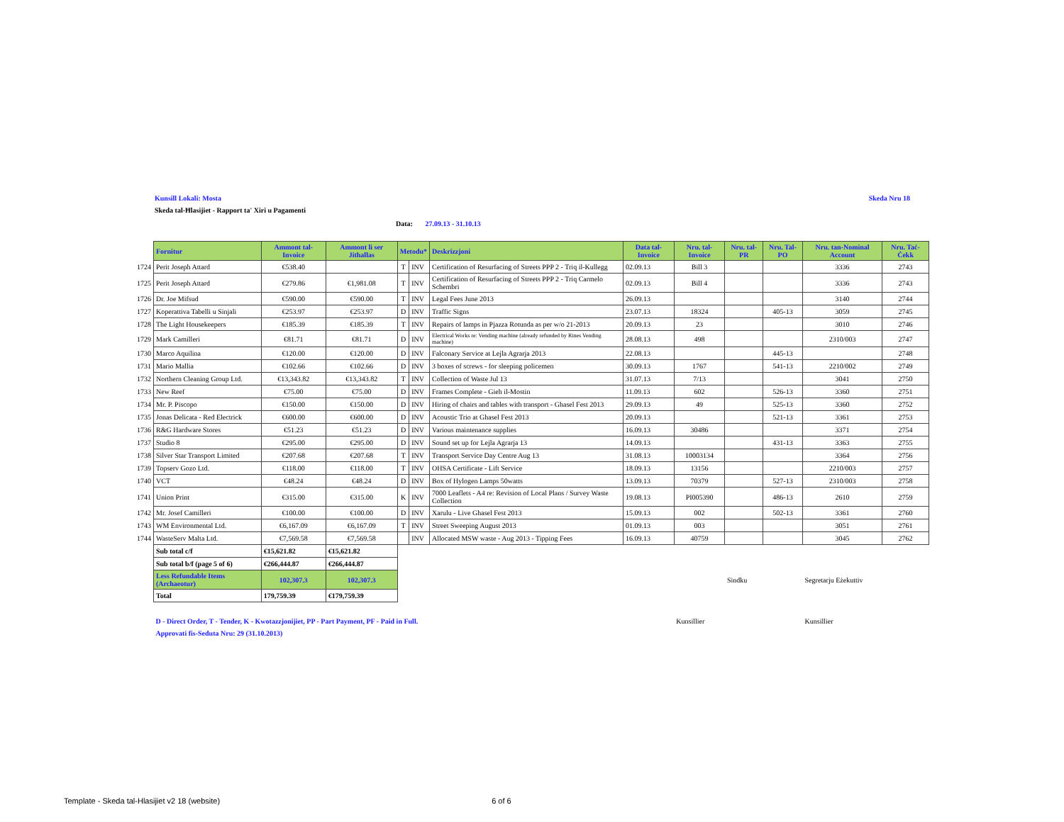Kunsill Lokali: Mosta Skeda Nru 18
Skeda tal-Ħlasijiet - Rapport ta' Xiri u Pagamenti
Data: 27.09.13 - 31.10.13
| | Fornitur | Ammont tal- Invoice | Ammont li ser Jithallas | Metodu* | | Deskrizzjoni | Data tal-Invoice | Nru. tal-Invoice | Nru. tal-PR | Nru. Tal-PO | Nru. tan-Nominal Account | Nru. Taċ-Ċekk |
| --- | --- | --- | --- | --- | --- | --- | --- | --- | --- | --- | --- | --- |
| 1724 | Perit Joseph Attard | €538.40 | | T | INV | Certification of Resurfacing of Streets PPP 2 - Triq il-Kullegg | 02.09.13 | Bill 3 | | | 3336 | 2743 |
| 1725 | Perit Joseph Attard | €279.86 | €1,981.08 | T | INV | Certification of Resurfacing of Streets PPP 2 - Triq Carmelo Schembri | 02.09.13 | Bill 4 | | | 3336 | 2743 |
| 1726 | Dr. Joe Mifsud | €590.00 | €590.00 | T | INV | Legal Fees June 2013 | 26.09.13 | | | | 3140 | 2744 |
| 1727 | Koperattiva Tabelli u Sinjali | €253.97 | €253.97 | D | INV | Traffic Signs | 23.07.13 | 18324 | | 405-13 | 3059 | 2745 |
| 1728 | The Light Housekeepers | €185.39 | €185.39 | T | INV | Repairs of lamps in Pjazza Rotunda as per w/o 21-2013 | 20.09.13 | 23 | | | 3010 | 2746 |
| 1729 | Mark Camilleri | €81.71 | €81.71 | D | INV | Electrical Works re: Vending machine (already refunded by Rines Vending machine) | 28.08.13 | 498 | | | 2310/003 | 2747 |
| 1730 | Marco Aquilina | €120.00 | €120.00 | D | INV | Falconary Service at Lejla Agrarja 2013 | 22.08.13 | | | 445-13 | | 2748 |
| 1731 | Mario Mallia | €102.66 | €102.66 | D | INV | 3 boxes of screws - for sleeping policemen | 30.09.13 | 1767 | | 541-13 | 2210/002 | 2749 |
| 1732 | Northern Cleaning Group Ltd. | €13,343.82 | €13,343.82 | T | INV | Collection of Waste Jul 13 | 31.07.13 | 7/13 | | | 3041 | 2750 |
| 1733 | New Reef | €75.00 | €75.00 | D | INV | Frames Complete - Gieh il-Mostin | 11.09.13 | 602 | | 526-13 | 3360 | 2751 |
| 1734 | Mr. P. Piscopo | €150.00 | €150.00 | D | INV | Hiring of chairs and tables with transport - Ghasel Fest 2013 | 29.09.13 | 49 | | 525-13 | 3360 | 2752 |
| 1735 | Jonas Delicata - Red Electrick | €600.00 | €600.00 | D | INV | Acoustic Trio at Ghasel Fest 2013 | 20.09.13 | | | 521-13 | 3361 | 2753 |
| 1736 | R&G Hardware Stores | €51.23 | €51.23 | D | INV | Various maintenance supplies | 16.09.13 | 30486 | | | 3371 | 2754 |
| 1737 | Studio 8 | €295.00 | €295.00 | D | INV | Sound set up for Lejla Agrarja 13 | 14.09.13 | | | 431-13 | 3363 | 2755 |
| 1738 | Silver Star Transport Limited | €207.68 | €207.68 | T | INV | Transport Service Day Centre Aug 13 | 31.08.13 | 10003134 | | | 3364 | 2756 |
| 1739 | Topserv Gozo Ltd. | €118.00 | €118.00 | T | INV | OHSA Certificate - Lift Service | 18.09.13 | 13156 | | | 2210/003 | 2757 |
| 1740 | VCT | €48.24 | €48.24 | D | INV | Box of Hylogen Lamps 50watts | 13.09.13 | 70379 | | 527-13 | 2310/003 | 2758 |
| 1741 | Union Print | €315.00 | €315.00 | K | INV | 7000 Leaflets - A4 re: Revision of Local Plans / Survey Waste Collection | 19.08.13 | PI005390 | | 486-13 | 2610 | 2759 |
| 1742 | Mr. Josef Camilleri | €100.00 | €100.00 | D | INV | Xarulu - Live Ghasel Fest 2013 | 15.09.13 | 002 | | 502-13 | 3361 | 2760 |
| 1743 | WM Environmental Ltd. | €6,167.09 | €6,167.09 | T | INV | Street Sweeping August 2013 | 01.09.13 | 003 | | | 3051 | 2761 |
| 1744 | WasteServ Malta Ltd. | €7,569.58 | €7,569.58 | | INV | Allocated MSW waste - Aug 2013 - Tipping Fees | 16.09.13 | 40759 | | | 3045 | 2762 |
| | Sub total c/f | €15,621.82 | €15,621.82 | | | | | | | | | |
| | Sub total b/f (page 5 of 6) | €266,444.87 | €266,444.87 | | | | | | | | | |
| | Less Refundable Items (Archaeotur) | 102,307.3 | 102,307.3 | | | | | | Sindku | | Segretarju Eżekuttiv | |
| | Total | 179,759.39 | €179,759.39 | | | | | | | | | |
| | D - Direct Order, T - Tender, K - Kwotazzjonijiet, PP - Part Payment, PF - Paid in Full. | | | | | | | Kunsillier | | | Kunsillier | |
| | Approvati fis-Seduta Nru: 29 (31.10.2013) | | | | | | | | | | | |
Template - Skeda tal-Hlasijiet v2 18 (website) 6 of 6